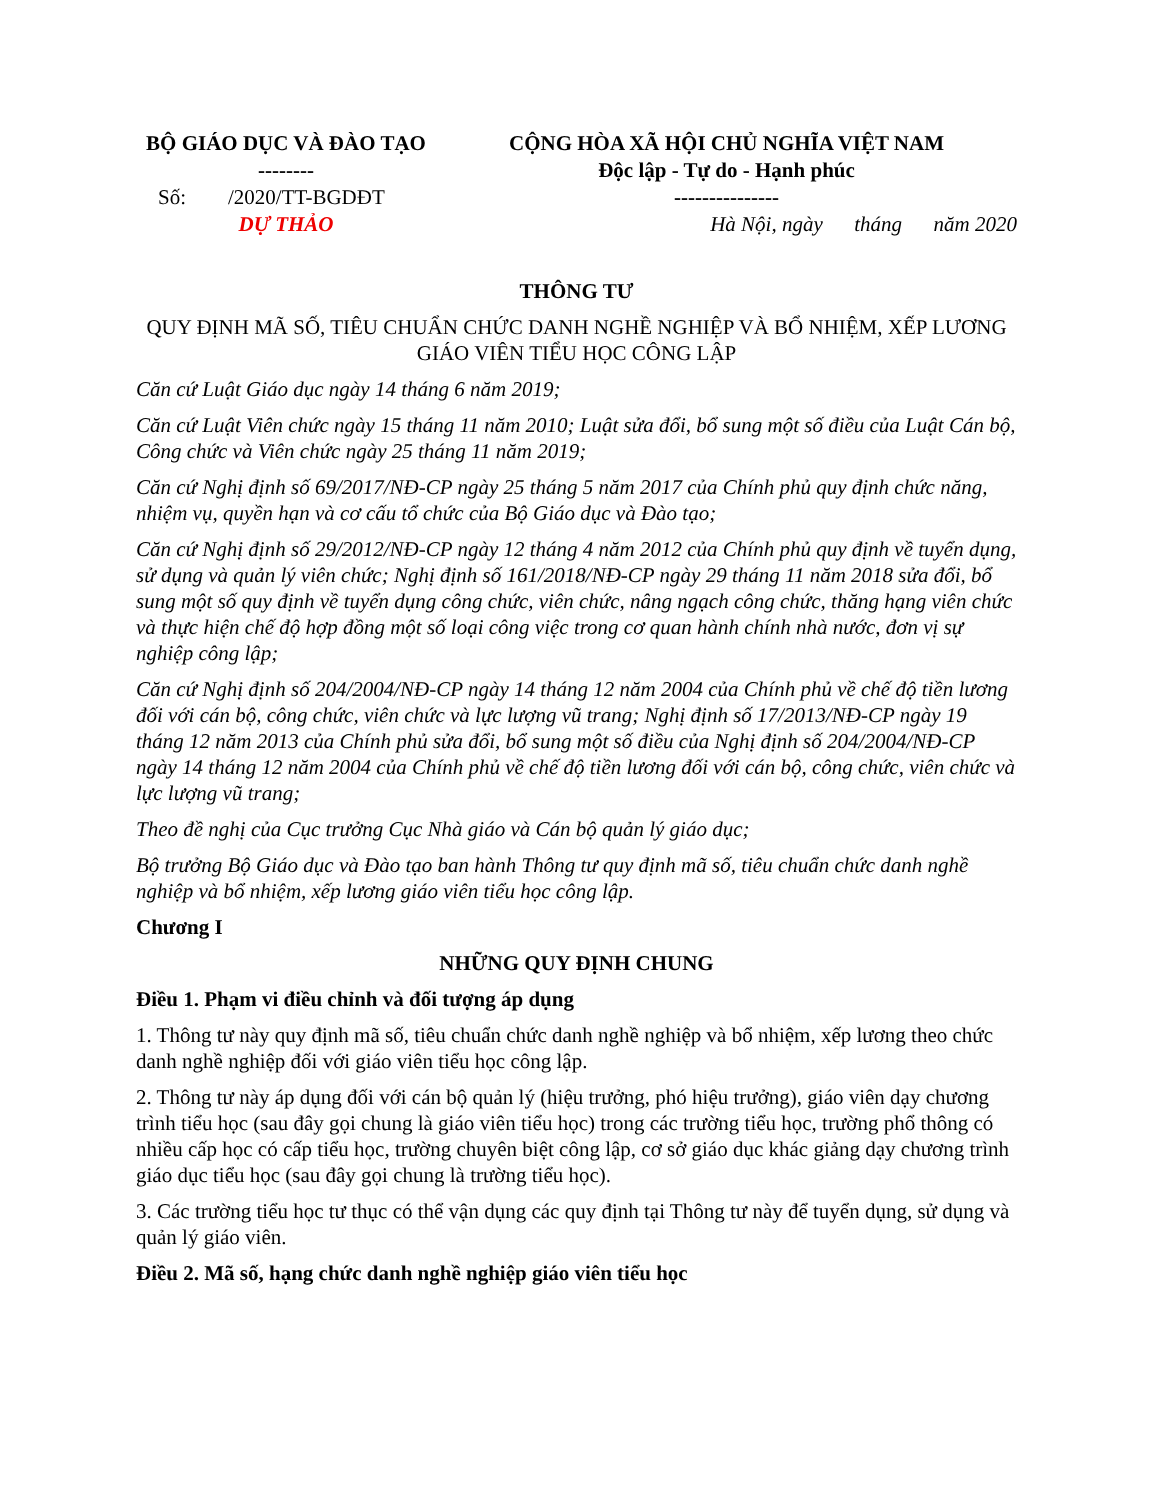| BỘ GIÁO DỤC VÀ ĐÀO TẠO -------- Số: /2020/TT-BGDĐT DỰ THẢO | CỘNG HÒA XÃ HỘI CHỦ NGHĨA VIỆT NAM Độc lập - Tự do - Hạnh phúc --------------- Hà Nội, ngày tháng năm 2020 |
THÔNG TƯ
QUY ĐỊNH MÃ SỐ, TIÊU CHUẨN CHỨC DANH NGHỀ NGHIỆP VÀ BỔ NHIỆM, XẾP LƯƠNG GIÁO VIÊN TIỂU HỌC CÔNG LẬP
Căn cứ Luật Giáo dục ngày 14 tháng 6 năm 2019;
Căn cứ Luật Viên chức ngày 15 tháng 11 năm 2010; Luật sửa đổi, bổ sung một số điều của Luật Cán bộ, Công chức và Viên chức ngày 25 tháng 11 năm 2019;
Căn cứ Nghị định số 69/2017/NĐ-CP ngày 25 tháng 5 năm 2017 của Chính phủ quy định chức năng, nhiệm vụ, quyền hạn và cơ cấu tổ chức của Bộ Giáo dục và Đào tạo;
Căn cứ Nghị định số 29/2012/NĐ-CP ngày 12 tháng 4 năm 2012 của Chính phủ quy định về tuyển dụng, sử dụng và quản lý viên chức; Nghị định số 161/2018/NĐ-CP ngày 29 tháng 11 năm 2018 sửa đổi, bổ sung một số quy định về tuyển dụng công chức, viên chức, nâng ngạch công chức, thăng hạng viên chức và thực hiện chế độ hợp đồng một số loại công việc trong cơ quan hành chính nhà nước, đơn vị sự nghiệp công lập;
Căn cứ Nghị định số 204/2004/NĐ-CP ngày 14 tháng 12 năm 2004 của Chính phủ về chế độ tiền lương đối với cán bộ, công chức, viên chức và lực lượng vũ trang; Nghị định số 17/2013/NĐ-CP ngày 19 tháng 12 năm 2013 của Chính phủ sửa đổi, bổ sung một số điều của Nghị định số 204/2004/NĐ-CP ngày 14 tháng 12 năm 2004 của Chính phủ về chế độ tiền lương đối với cán bộ, công chức, viên chức và lực lượng vũ trang;
Theo đề nghị của Cục trưởng Cục Nhà giáo và Cán bộ quản lý giáo dục;
Bộ trưởng Bộ Giáo dục và Đào tạo ban hành Thông tư quy định mã số, tiêu chuẩn chức danh nghề nghiệp và bổ nhiệm, xếp lương giáo viên tiểu học công lập.
Chương I
NHỮNG QUY ĐỊNH CHUNG
Điều 1. Phạm vi điều chỉnh và đối tượng áp dụng
1. Thông tư này quy định mã số, tiêu chuẩn chức danh nghề nghiệp và bổ nhiệm, xếp lương theo chức danh nghề nghiệp đối với giáo viên tiểu học công lập.
2. Thông tư này áp dụng đối với cán bộ quản lý (hiệu trưởng, phó hiệu trưởng), giáo viên dạy chương trình tiểu học (sau đây gọi chung là giáo viên tiểu học) trong các trường tiểu học, trường phổ thông có nhiều cấp học có cấp tiểu học, trường chuyên biệt công lập, cơ sở giáo dục khác giảng dạy chương trình giáo dục tiểu học (sau đây gọi chung là trường tiểu học).
3. Các trường tiểu học tư thục có thể vận dụng các quy định tại Thông tư này để tuyển dụng, sử dụng và quản lý giáo viên.
Điều 2. Mã số, hạng chức danh nghề nghiệp giáo viên tiểu học